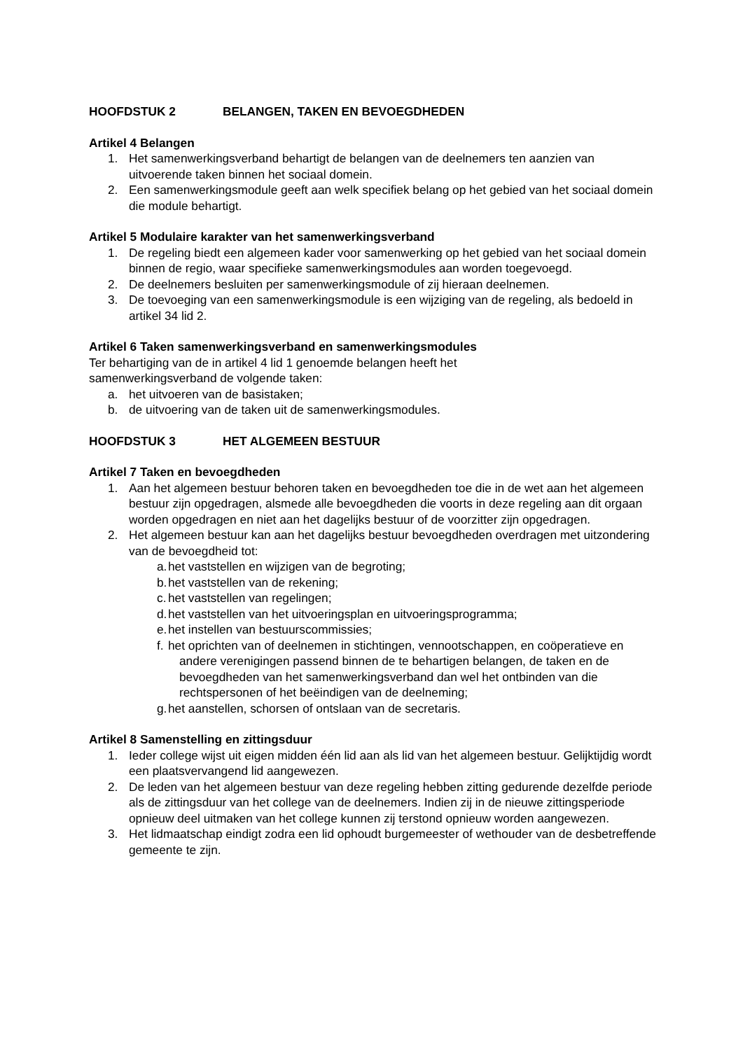HOOFDSTUK 2 BELANGEN, TAKEN EN BEVOEGDHEDEN
Artikel 4 Belangen
1. Het samenwerkingsverband behartigt de belangen van de deelnemers ten aanzien van uitvoerende taken binnen het sociaal domein.
2. Een samenwerkingsmodule geeft aan welk specifiek belang op het gebied van het sociaal domein die module behartigt.
Artikel 5 Modulaire karakter van het samenwerkingsverband
1. De regeling biedt een algemeen kader voor samenwerking op het gebied van het sociaal domein binnen de regio, waar specifieke samenwerkingsmodules aan worden toegevoegd.
2. De deelnemers besluiten per samenwerkingsmodule of zij hieraan deelnemen.
3. De toevoeging van een samenwerkingsmodule is een wijziging van de regeling, als bedoeld in artikel 34 lid 2.
Artikel 6 Taken samenwerkingsverband en samenwerkingsmodules
Ter behartiging van de in artikel 4 lid 1 genoemde belangen heeft het
samenwerkingsverband de volgende taken:
a. het uitvoeren van de basistaken;
b. de uitvoering van de taken uit de samenwerkingsmodules.
HOOFDSTUK 3 HET ALGEMEEN BESTUUR
Artikel 7 Taken en bevoegdheden
1. Aan het algemeen bestuur behoren taken en bevoegdheden toe die in de wet aan het algemeen bestuur zijn opgedragen, alsmede alle bevoegdheden die voorts in deze regeling aan dit orgaan worden opgedragen en niet aan het dagelijks bestuur of de voorzitter zijn opgedragen.
2. Het algemeen bestuur kan aan het dagelijks bestuur bevoegdheden overdragen met uitzondering van de bevoegdheid tot:
a.
het vaststellen en wijzigen van de begroting;
b.
het vaststellen van de rekening;
c.
het vaststellen van regelingen;
d.
het vaststellen van het uitvoeringsplan en uitvoeringsprogramma;
e.
het instellen van bestuurscommissies;
f.
het oprichten van of deelnemen in stichtingen, vennootschappen, en coöperatieve en andere verenigingen passend binnen de te behartigen belangen, de taken en de bevoegdheden van het samenwerkingsverband dan wel het ontbinden van die rechtspersonen of het beëindigen van de deelneming;
g.
het aanstellen, schorsen of ontslaan van de secretaris.
Artikel 8 Samenstelling en zittingsduur
1. Ieder college wijst uit eigen midden één lid aan als lid van het algemeen bestuur. Gelijktijdig wordt een plaatsvervangend lid aangewezen.
2. De leden van het algemeen bestuur van deze regeling hebben zitting gedurende dezelfde periode als de zittingsduur van het college van de deelnemers. Indien zij in de nieuwe zittingsperiode opnieuw deel uitmaken van het college kunnen zij terstond opnieuw worden aangewezen.
3. Het lidmaatschap eindigt zodra een lid ophoudt burgemeester of wethouder van de desbetreffende gemeente te zijn.